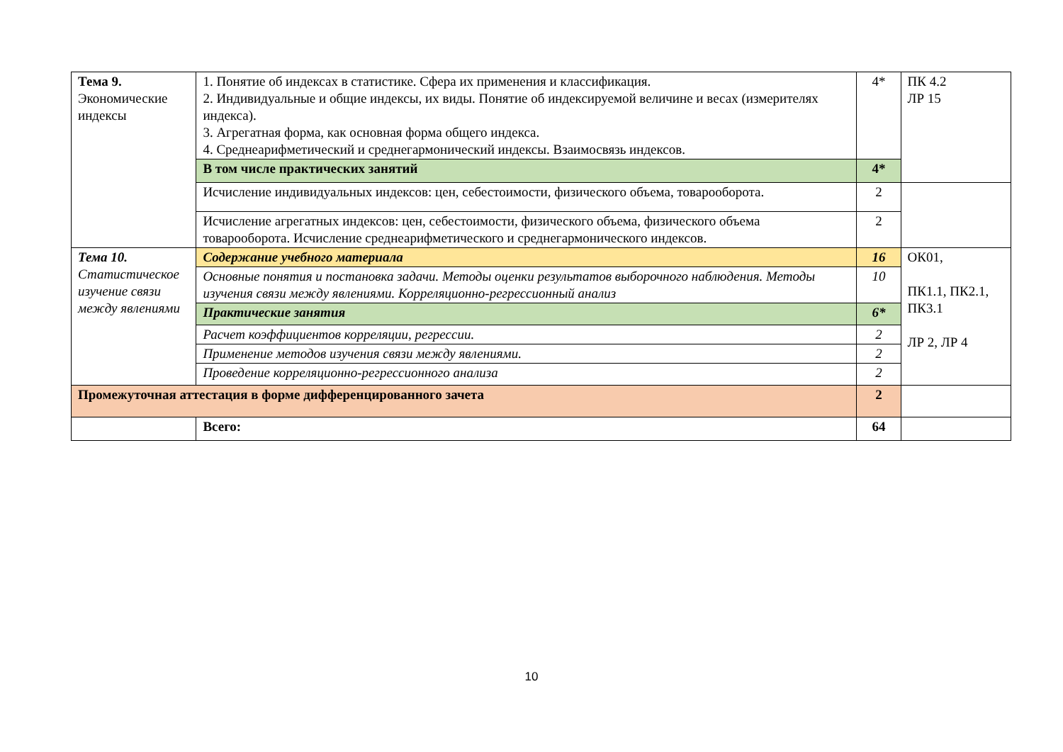| Тема 9. Экономические индексы | 1. Понятие об индексах в статистике. Сфера их применения и классификация. 2. Индивидуальные и общие индексы, их виды. Понятие об индексируемой величине и весах (измерителях индекса). 3. Агрегатная форма, как основная форма общего индекса. 4. Среднеарифметический и среднегармонический индексы. Взаимосвязь индексов. | 4* | ПК 4.2 ЛР 15 |
| | В том числе практических занятий | 4* | |
| | Исчисление индивидуальных индексов: цен, себестоимости, физического объема, товарооборота. | 2 | |
| | Исчисление агрегатных индексов: цен, себестоимости, физического объема, физического объема товарооборота. Исчисление среднеарифметического и среднегармонического индексов. | 2 | |
| Тема 10. Статистическое изучение связи между явлениями | Содержание учебного материала | 16 | ОК01, ПК1.1, ПК2.1, ПК3.1 ЛР 2, ЛР 4 |
| | Основные понятия и постановка задачи. Методы оценки результатов выборочного наблюдения. Методы изучения связи между явлениями. Корреляционно-регрессионный анализ | 10 | |
| | Практические занятия | 6* | |
| | Расчет коэффициентов корреляции, регрессии. | 2 | |
| | Применение методов изучения связи между явлениями. | 2 | |
| | Проведение корреляционно-регрессионного анализа | 2 | |
| Промежуточная аттестация в форме дифференцированного зачета | | 2 | |
| | Всего: | 64 | |
10